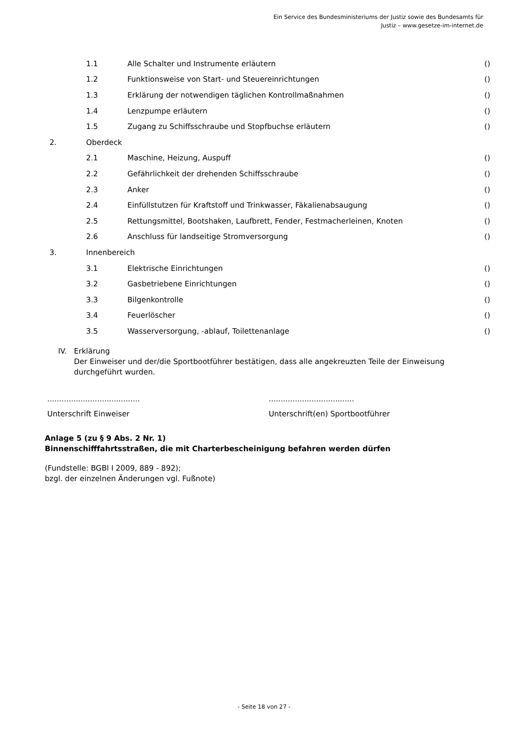Ein Service des Bundesministeriums der Justiz sowie des Bundesamts für
Justiz – www.gesetze-im-internet.de
| | 1.1 | Alle Schalter und Instrumente erläutern | () |
| | 1.2 | Funktionsweise von Start- und Steuereinrichtungen | () |
| | 1.3 | Erklärung der notwendigen täglichen Kontrollmaßnahmen | () |
| | 1.4 | Lenzpumpe erläutern | () |
| | 1.5 | Zugang zu Schiffsschraube und Stopfbuchse erläutern | () |
| 2. | Oberdeck | | |
| | 2.1 | Maschine, Heizung, Auspuff | () |
| | 2.2 | Gefährlichkeit der drehenden Schiffsschraube | () |
| | 2.3 | Anker | () |
| | 2.4 | Einfüllstutzen für Kraftstoff und Trinkwasser, Fäkalienabsaugung | () |
| | 2.5 | Rettungsmittel, Bootshaken, Laufbrett, Fender, Festmacherleinen, Knoten | () |
| | 2.6 | Anschluss für landseitige Stromversorgung | () |
| 3. | Innenbereich | | |
| | 3.1 | Elektrische Einrichtungen | () |
| | 3.2 | Gasbetriebene Einrichtungen | () |
| | 3.3 | Bilgenkontrolle | () |
| | 3.4 | Feuerlöscher | () |
| | 3.5 | Wasserversorgung, -ablauf, Toilettenanlage | () |
IV. Erklärung
Der Einweiser und der/die Sportbootführer bestätigen, dass alle angekreuzten Teile der Einweisung durchgeführt wurden.
.......................................
Unterschrift Einweiser
....................................
Unterschrift(en) Sportbootführer
Anlage 5 (zu § 9 Abs. 2 Nr. 1)
Binnenschifffahrtsstraßen, die mit Charterbescheinigung befahren werden dürfen
(Fundstelle: BGBl I 2009, 889 - 892);
bzgl. der einzelnen Änderungen vgl. Fußnote)
- Seite 18 von 27 -